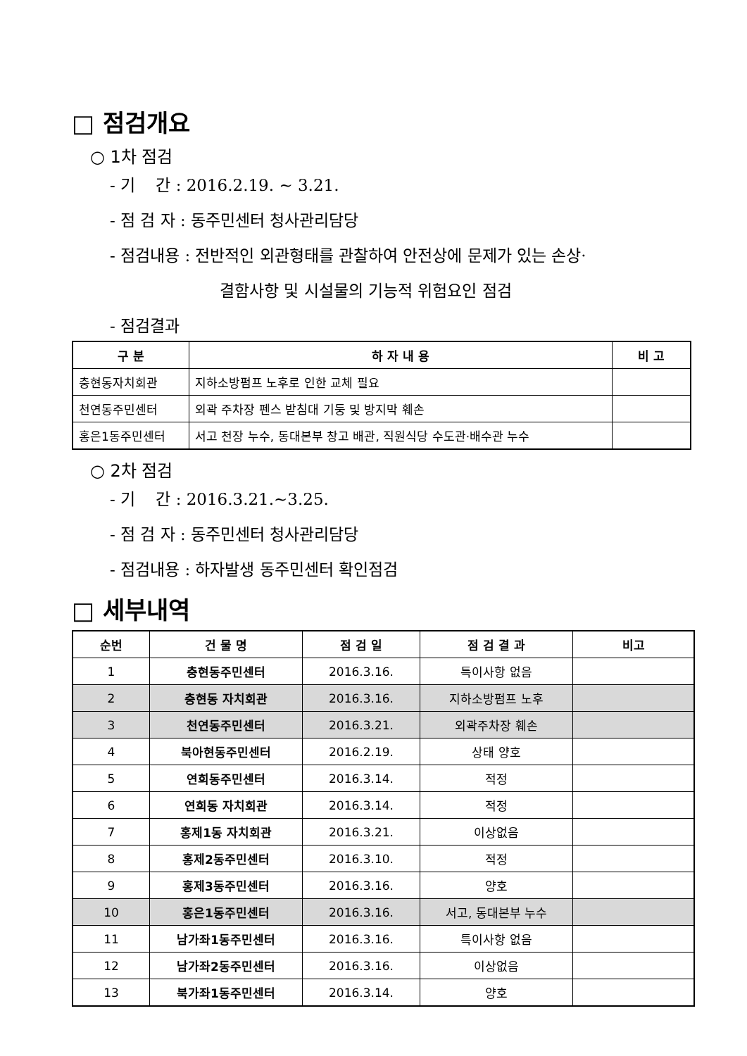□ 점검개요
○ 1차 점검
- 기 간 : 2016.2.19. ~ 3.21.
- 점 검 자 : 동주민센터 청사관리담당
- 점검내용 : 전반적인 외관형태를 관찰하여 안전상에 문제가 있는 손상·
결함사항 및 시설물의 기능적 위험요인 점검
- 점검결과
| 구 분 | 하 자 내 용 | 비 고 |
| --- | --- | --- |
| 충현동자치회관 | 지하소방펌프 노후로 인한 교체 필요 | |
| 천연동주민센터 | 외곽 주차장 펜스 받침대 기둥 및 방지막 훼손 | |
| 홍은1동주민센터 | 서고 천장 누수, 동대본부 창고 배관, 직원식당 수도관·배수관 누수 | |
○ 2차 점검
- 기 간 : 2016.3.21.~3.25.
- 점 검 자 : 동주민센터 청사관리담당
- 점검내용 : 하자발생 동주민센터 확인점검
□ 세부내역
| 순번 | 건 물 명 | 점 검 일 | 점 검 결 과 | 비고 |
| --- | --- | --- | --- | --- |
| 1 | 충현동주민센터 | 2016.3.16. | 특이사항 없음 | |
| 2 | 충현동 자치회관 | 2016.3.16. | 지하소방펌프 노후 | |
| 3 | 천연동주민센터 | 2016.3.21. | 외곽주차장 훼손 | |
| 4 | 북아현동주민센터 | 2016.2.19. | 상태 양호 | |
| 5 | 연희동주민센터 | 2016.3.14. | 적정 | |
| 6 | 연희동 자치회관 | 2016.3.14. | 적정 | |
| 7 | 홍제1동 자치회관 | 2016.3.21. | 이상없음 | |
| 8 | 홍제2동주민센터 | 2016.3.10. | 적정 | |
| 9 | 홍제3동주민센터 | 2016.3.16. | 양호 | |
| 10 | 홍은1동주민센터 | 2016.3.16. | 서고, 동대본부 누수 | |
| 11 | 남가좌1동주민센터 | 2016.3.16. | 특이사항 없음 | |
| 12 | 남가좌2동주민센터 | 2016.3.16. | 이상없음 | |
| 13 | 북가좌1동주민센터 | 2016.3.14. | 양호 | |